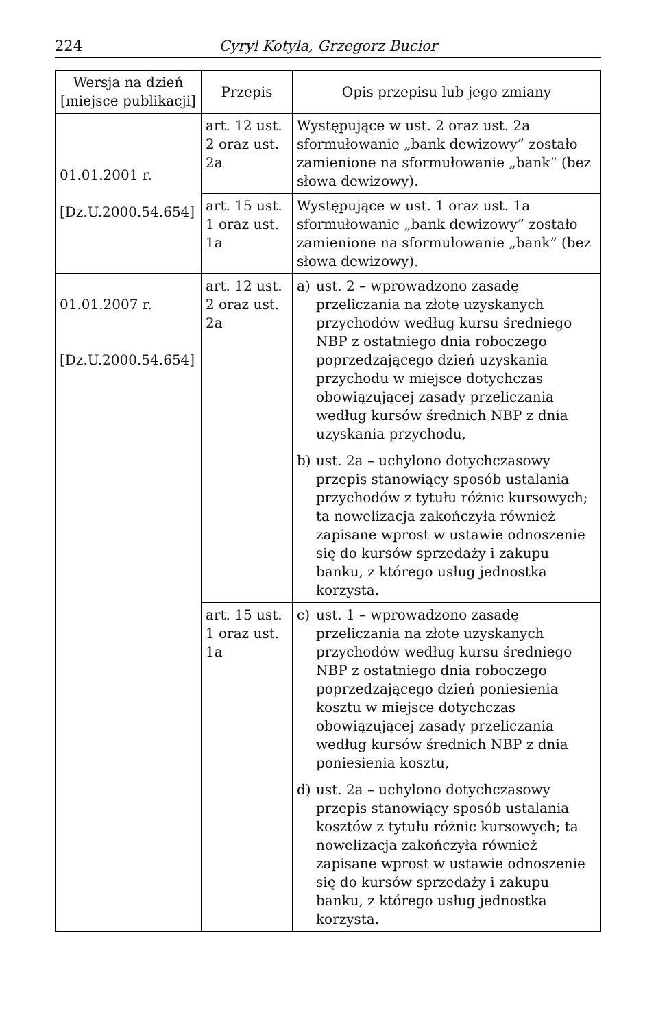224 Cyryl Kotyla, Grzegorz Bucior
| Wersja na dzień [miejsce publikacji] | Przepis | Opis przepisu lub jego zmiany |
| --- | --- | --- |
| 01.01.2001 r. [Dz.U.2000.54.654] | art. 12 ust. 2 oraz ust. 2a | Występujące w ust. 2 oraz ust. 2a sformułowanie „bank dewizowy” zostało zamienione na sformułowanie „bank” (bez słowa dewizowy). |
| | art. 15 ust. 1 oraz ust. 1a | Występujące w ust. 1 oraz ust. 1a sformułowanie „bank dewizowy” zostało zamienione na sformułowanie „bank” (bez słowa dewizowy). |
| 01.01.2007 r. [Dz.U.2000.54.654] | art. 12 ust. 2 oraz ust. 2a | a) ust. 2 – wprowadzono zasadę przeliczania na złote uzyskanych przychodów według kursu średniego NBP z ostatniego dnia roboczego poprzedzającego dzień uzyskania przychodu w miejsce dotychczas obowiązującej zasady przeliczania według kursów średnich NBP z dnia uzyskania przychodu, b) ust. 2a – uchylono dotychczasowy przepis stanowiący sposób ustalania przychodów z tytułu różnic kursowych; ta nowelizacja zakończyła również zapisane wprost w ustawie odnoszenie się do kursów sprzedaży i zakupu banku, z którego usług jednostka korzysta. |
| | art. 15 ust. 1 oraz ust. 1a | c) ust. 1 – wprowadzono zasadę przeliczania na złote uzyskanych przychodów według kursu średniego NBP z ostatniego dnia roboczego poprzedzającego dzień poniesienia kosztu w miejsce dotychczas obowiązującej zasady przeliczania według kursów średnich NBP z dnia poniesienia kosztu, d) ust. 2a – uchylono dotychczasowy przepis stanowiący sposób ustalania kosztów z tytułu różnic kursowych; ta nowelizacja zakończyła również zapisane wprost w ustawie odnoszenie się do kursów sprzedaży i zakupu banku, z którego usług jednostka korzysta. |